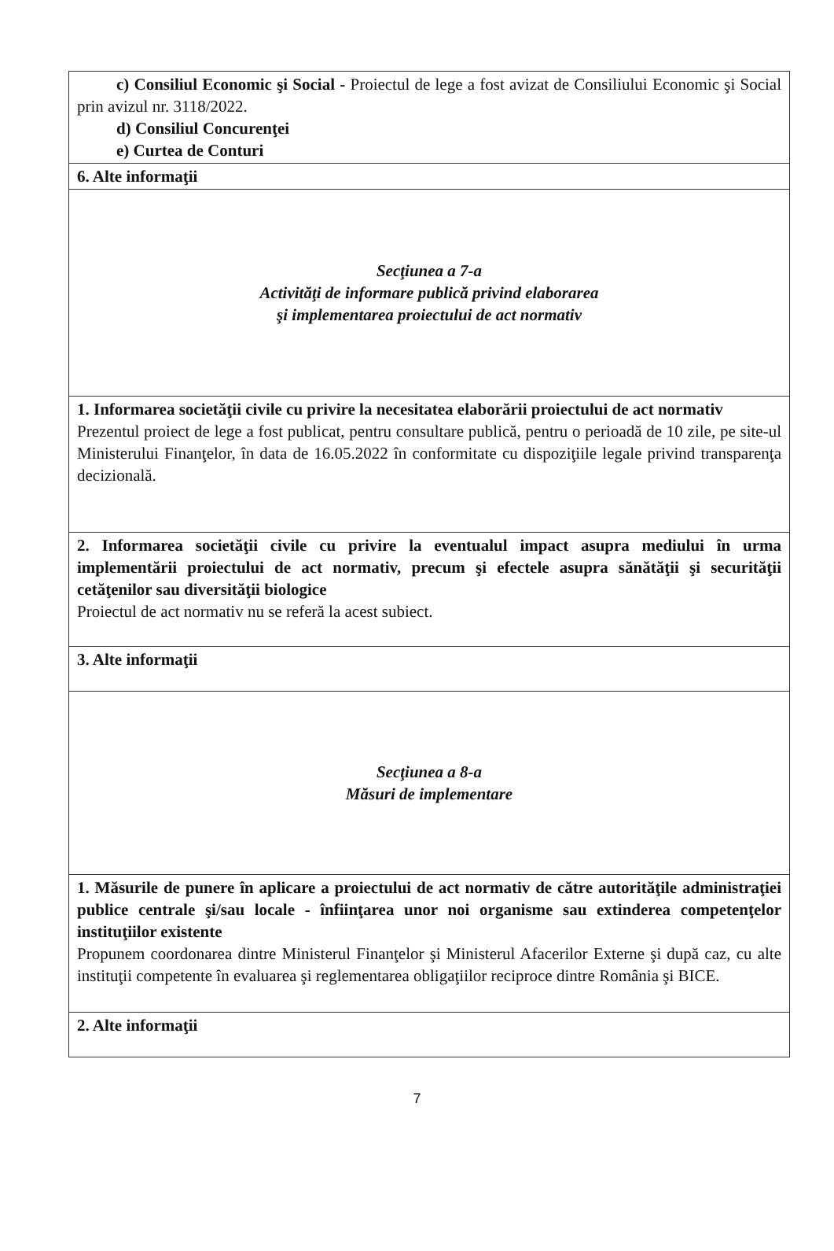| c) Consiliul Economic şi Social - Proiectul de lege a fost avizat de Consiliului Economic şi Social prin avizul nr. 3118/2022. d) Consiliul Concurenţei e) Curtea de Conturi |
| 6. Alte informaţii |
| Secţiunea a 7-a Activităţi de informare publică privind elaborarea şi implementarea proiectului de act normativ |
| 1. Informarea societăţii civile cu privire la necesitatea elaborării proiectului de act normativ Prezentul proiect de lege a fost publicat, pentru consultare publică, pentru o perioadă de 10 zile, pe site-ul Ministerului Finanţelor, în data de 16.05.2022 în conformitate cu dispoziţiile legale privind transparenţa decizională. |
| 2. Informarea societăţii civile cu privire la eventualul impact asupra mediului în urma implementării proiectului de act normativ, precum şi efectele asupra sănătăţii şi securităţii cetăţenilor sau diversităţii biologice Proiectul de act normativ nu se referă la acest subiect. |
| 3. Alte informaţii |
| Secţiunea a 8-a Măsuri de implementare |
| 1. Măsurile de punere în aplicare a proiectului de act normativ de către autorităţile administraţiei publice centrale şi/sau locale - înfiinţarea unor noi organisme sau extinderea competenţelor instituţiilor existente Propunem coordonarea dintre Ministerul Finanţelor şi Ministerul Afacerilor Externe şi după caz, cu alte instituţii competente în evaluarea şi reglementarea obligaţiilor reciproce dintre România şi BICE. |
| 2. Alte informaţii |
7